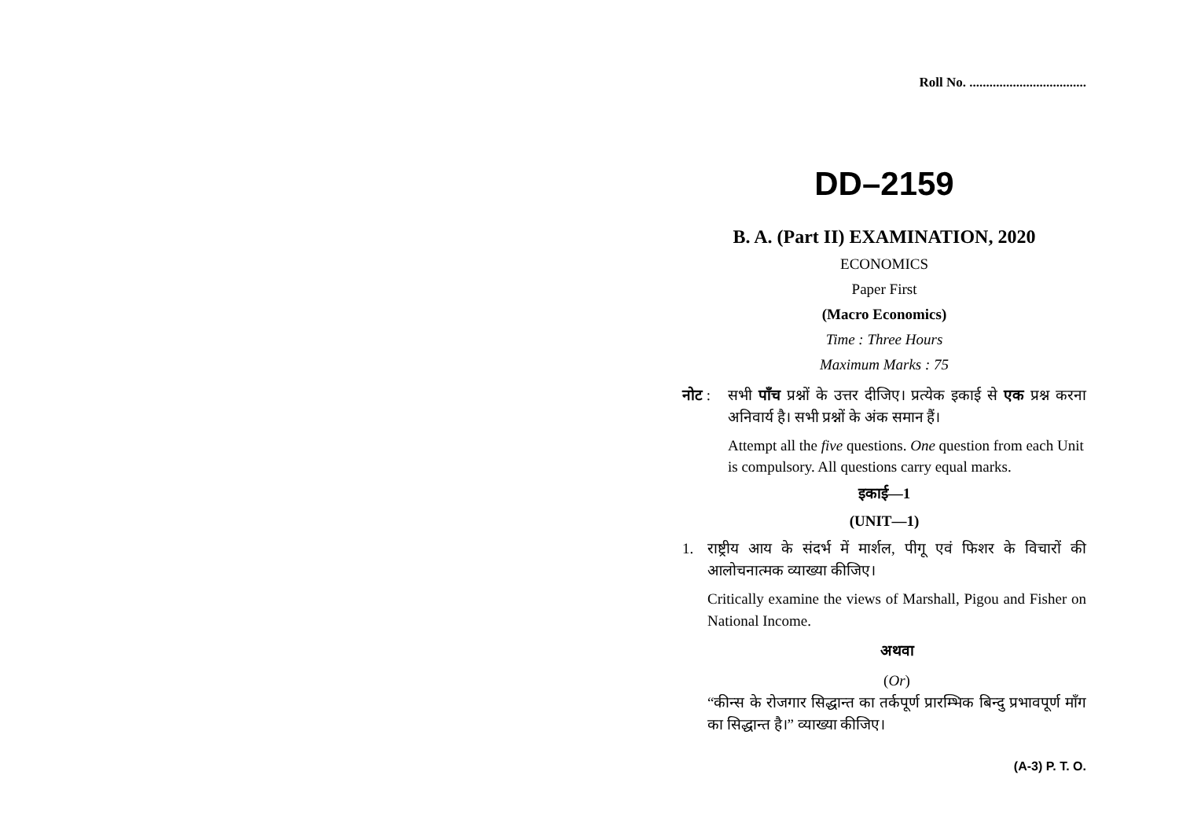Roll No. ...................................
DD–2159
B. A. (Part II) EXAMINATION, 2020
ECONOMICS
Paper First
(Macro Economics)
Time : Three Hours
Maximum Marks : 75
नोट : सभी पाँच प्रश्नों के उत्तर दीजिए। प्रत्येक इकाई से एक प्रश्न करना अनिवार्य है। सभी प्रश्नों के अंक समान हैं।
Attempt all the five questions. One question from each Unit is compulsory. All questions carry equal marks.
इकाई—1
(UNIT—1)
1. राष्ट्रीय आय के संदर्भ में मार्शल, पीगू एवं फिशर के विचारों की आलोचनात्मक व्याख्या कीजिए।
Critically examine the views of Marshall, Pigou and Fisher on National Income.
अथवा
(Or)
“कीन्स के रोजगार सिद्धान्त का तर्कपूर्ण प्रारम्भिक बिन्दु प्रभावपूर्ण माँग का सिद्धान्त है।” व्याख्या कीजिए।
(A-3) P. T. O.